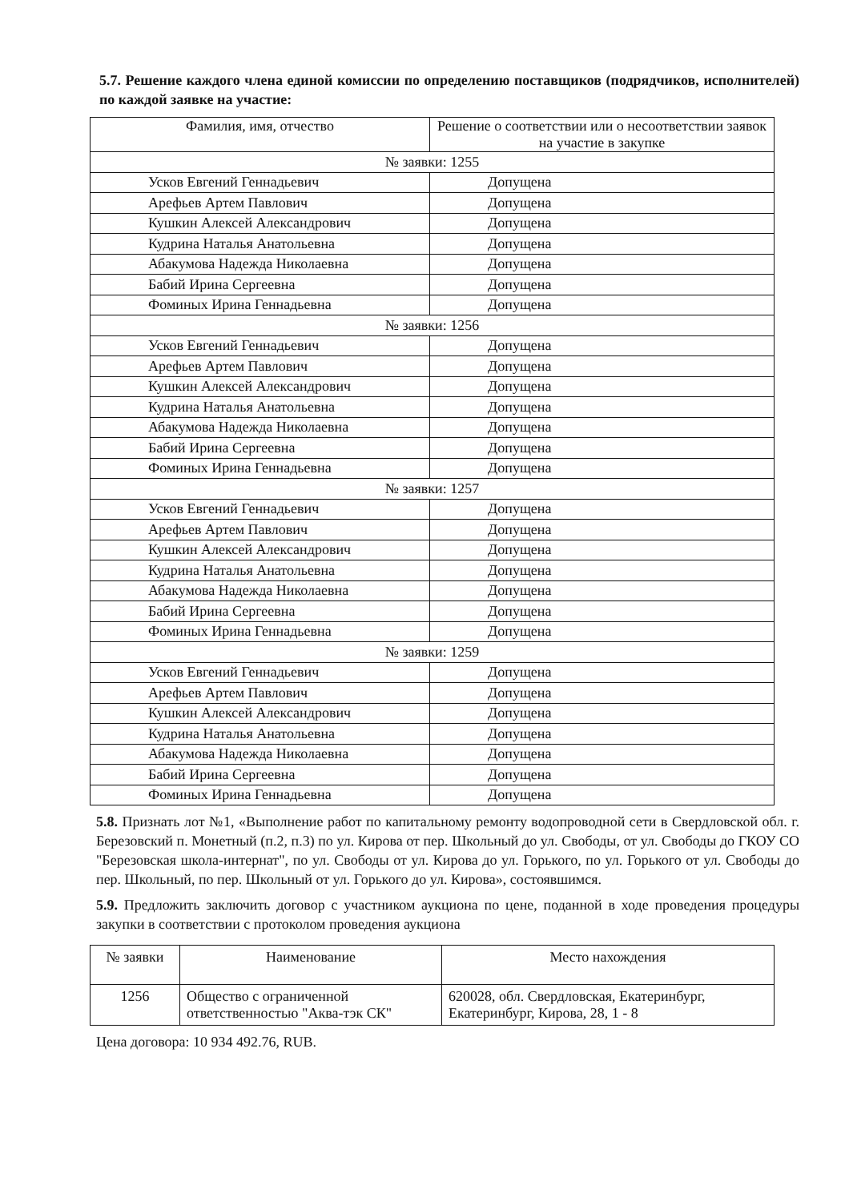5.7. Решение каждого члена единой комиссии по определению поставщиков (подрядчиков, исполнителей) по каждой заявке на участие:
| Фамилия, имя, отчество | Решение о соответствии или о несоответствии заявок на участие в закупке |
| --- | --- |
| № заявки: 1255 | |
| Усков Евгений Геннадьевич | Допущена |
| Арефьев Артем Павлович | Допущена |
| Кушкин Алексей Александрович | Допущена |
| Кудрина Наталья Анатольевна | Допущена |
| Абакумова Надежда Николаевна | Допущена |
| Бабий Ирина Сергеевна | Допущена |
| Фоминых Ирина Геннадьевна | Допущена |
| № заявки: 1256 | |
| Усков Евгений Геннадьевич | Допущена |
| Арефьев Артем Павлович | Допущена |
| Кушкин Алексей Александрович | Допущена |
| Кудрина Наталья Анатольевна | Допущена |
| Абакумова Надежда Николаевна | Допущена |
| Бабий Ирина Сергеевна | Допущена |
| Фоминых Ирина Геннадьевна | Допущена |
| № заявки: 1257 | |
| Усков Евгений Геннадьевич | Допущена |
| Арефьев Артем Павлович | Допущена |
| Кушкин Алексей Александрович | Допущена |
| Кудрина Наталья Анатольевна | Допущена |
| Абакумова Надежда Николаевна | Допущена |
| Бабий Ирина Сергеевна | Допущена |
| Фоминых Ирина Геннадьевна | Допущена |
| № заявки: 1259 | |
| Усков Евгений Геннадьевич | Допущена |
| Арефьев Артем Павлович | Допущена |
| Кушкин Алексей Александрович | Допущена |
| Кудрина Наталья Анатольевна | Допущена |
| Абакумова Надежда Николаевна | Допущена |
| Бабий Ирина Сергеевна | Допущена |
| Фоминых Ирина Геннадьевна | Допущена |
5.8. Признать лот №1, «Выполнение работ по капитальному ремонту водопроводной сети в Свердловской обл. г. Березовский п. Монетный (п.2, п.3) по ул. Кирова от пер. Школьный до ул. Свободы, от ул. Свободы до ГКОУ СО "Березовская школа-интернат", по ул. Свободы от ул. Кирова до ул. Горького, по ул. Горького от ул. Свободы до пер. Школьный, по пер. Школьный от ул. Горького до ул. Кирова», состоявшимся.
5.9. Предложить заключить договор с участником аукциона по цене, поданной в ходе проведения процедуры закупки в соответствии с протоколом проведения аукциона
| № заявки | Наименование | Место нахождения |
| --- | --- | --- |
| 1256 | Общество с ограниченной ответственностью "Аква-тэк СК" | 620028, обл. Свердловская, Екатеринбург, Екатеринбург, Кирова, 28, 1 - 8 |
Цена договора: 10 934 492.76, RUB.